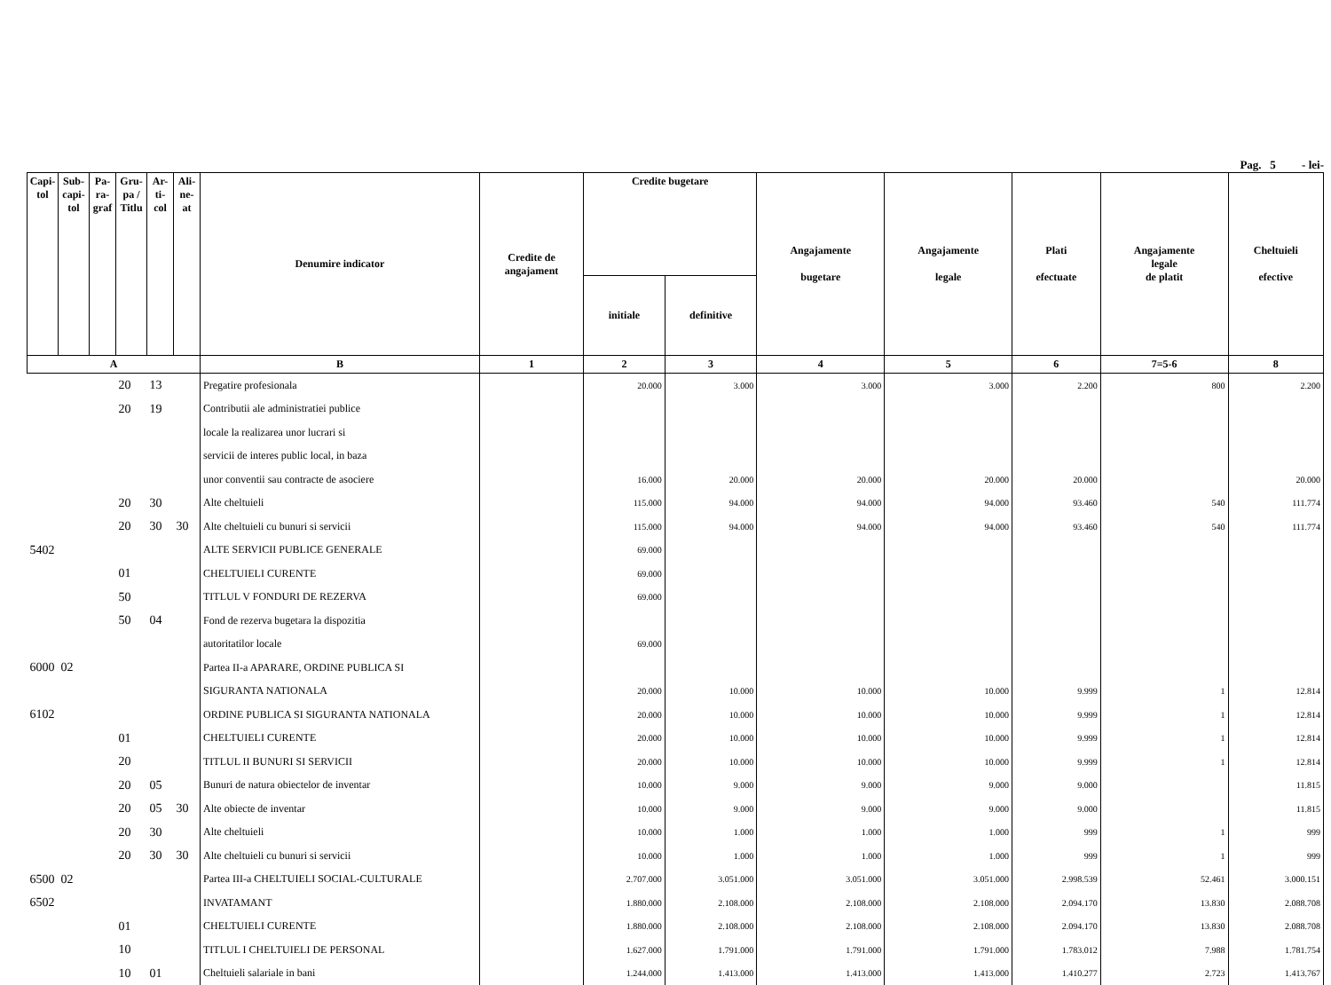Pag. 5 - lei-
| Capi- tol | Sub- capi- tol | Pa- ra- graf | Gru- pa / Titlu | Ar- ti- col | Ali- ne- at | Denumire indicator | Credite de angajament | Credite bugetare | | Angajamente bugetare | Angajamente legale | Plati efectuate | Angajamente legale de platit | Cheltuieli efective |
| --- | --- | --- | --- | --- | --- | --- | --- | --- | --- | --- | --- | --- | --- | --- |
| | | | | | | | | initiale | definitive | | | | | |
| A | | | | | | B | 1 | 2 | 3 | 4 | 5 | 6 | 7=5-6 | 8 |
| | | | 20 | 13 | | Pregatire profesionala | | 20.000 | 3.000 | 3.000 | 3.000 | 2.200 | 800 | 2.200 |
| | | | 20 | 19 | | Contributii ale administratiei publice | | | | | | | | |
| | | | | | | locale la realizarea unor lucrari si | | | | | | | | |
| | | | | | | servicii de interes public local, in baza | | | | | | | | |
| | | | | | | unor conventii sau contracte de asociere | | 16.000 | 20.000 | 20.000 | 20.000 | 20.000 | | 20.000 |
| | | | 20 | 30 | | Alte cheltuieli | | 115.000 | 94.000 | 94.000 | 94.000 | 93.460 | 540 | 111.774 |
| | | | 20 | 30 | 30 | Alte cheltuieli cu bunuri si servicii | | 115.000 | 94.000 | 94.000 | 94.000 | 93.460 | 540 | 111.774 |
| 5402 | | | | | | ALTE SERVICII PUBLICE GENERALE | | 69.000 | | | | | | |
| | | | 01 | | | CHELTUIELI CURENTE | | 69.000 | | | | | | |
| | | | 50 | | | TITLUL V FONDURI DE REZERVA | | 69.000 | | | | | | |
| | | | 50 | 04 | | Fond de rezerva bugetara la dispozitia | | | | | | | | |
| | | | | | | autoritatilor locale | | 69.000 | | | | | | |
| 6000 | 02 | | | | | Partea II-a APARARE, ORDINE PUBLICA SI | | | | | | | | |
| | | | | | | SIGURANTA NATIONALA | | 20.000 | 10.000 | 10.000 | 10.000 | 9.999 | 1 | 12.814 |
| 6102 | | | | | | ORDINE PUBLICA SI SIGURANTA NATIONALA | | 20.000 | 10.000 | 10.000 | 10.000 | 9.999 | 1 | 12.814 |
| | | | 01 | | | CHELTUIELI CURENTE | | 20.000 | 10.000 | 10.000 | 10.000 | 9.999 | 1 | 12.814 |
| | | | 20 | | | TITLUL II BUNURI SI SERVICII | | 20.000 | 10.000 | 10.000 | 10.000 | 9.999 | 1 | 12.814 |
| | | | 20 | 05 | | Bunuri de natura obiectelor de inventar | | 10.000 | 9.000 | 9.000 | 9.000 | 9.000 | | 11.815 |
| | | | 20 | 05 | 30 | Alte obiecte de inventar | | 10.000 | 9.000 | 9.000 | 9.000 | 9.000 | | 11.815 |
| | | | 20 | 30 | | Alte cheltuieli | | 10.000 | 1.000 | 1.000 | 1.000 | 999 | 1 | 999 |
| | | | 20 | 30 | 30 | Alte cheltuieli cu bunuri si servicii | | 10.000 | 1.000 | 1.000 | 1.000 | 999 | 1 | 999 |
| 6500 | 02 | | | | | Partea III-a CHELTUIELI SOCIAL-CULTURALE | | 2.707.000 | 3.051.000 | 3.051.000 | 3.051.000 | 2.998.539 | 52.461 | 3.000.151 |
| 6502 | | | | | | INVATAMANT | | 1.880.000 | 2.108.000 | 2.108.000 | 2.108.000 | 2.094.170 | 13.830 | 2.088.708 |
| | | | 01 | | | CHELTUIELI CURENTE | | 1.880.000 | 2.108.000 | 2.108.000 | 2.108.000 | 2.094.170 | 13.830 | 2.088.708 |
| | | | 10 | | | TITLUL I CHELTUIELI DE PERSONAL | | 1.627.000 | 1.791.000 | 1.791.000 | 1.791.000 | 1.783.012 | 7.988 | 1.781.754 |
| | | | 10 | 01 | | Cheltuieli salariale in bani | | 1.244.000 | 1.413.000 | 1.413.000 | 1.413.000 | 1.410.277 | 2.723 | 1.413.767 |